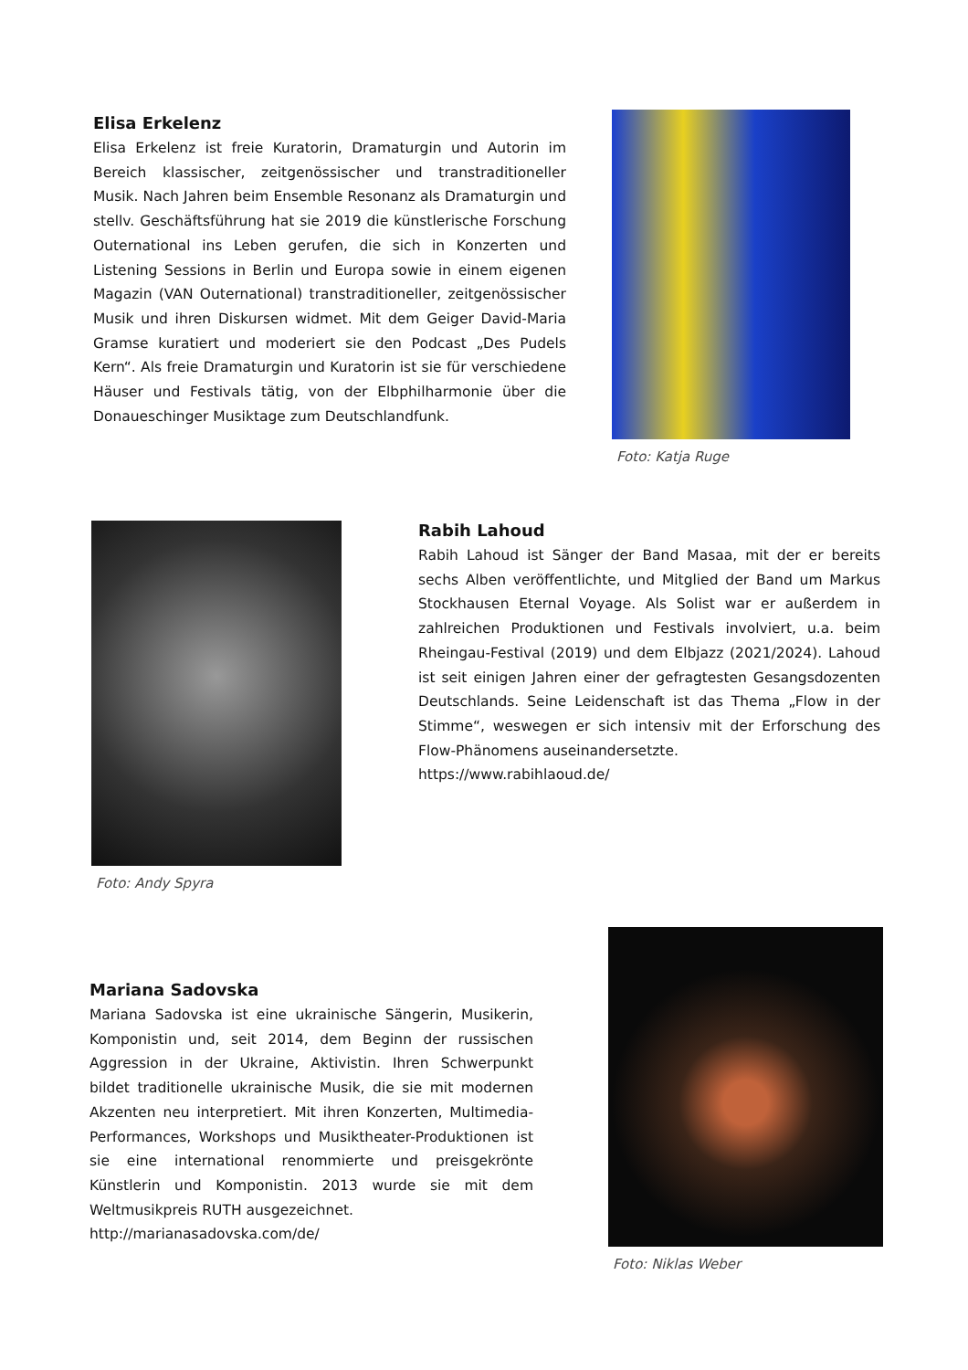Elisa Erkelenz
Elisa Erkelenz ist freie Kuratorin, Dramaturgin und Autorin im Bereich klassischer, zeitgenössischer und transtraditioneller Musik. Nach Jahren beim Ensemble Resonanz als Dramaturgin und stellv. Geschäftsführung hat sie 2019 die künstlerische Forschung Outernational ins Leben gerufen, die sich in Konzerten und Listening Sessions in Berlin und Europa sowie in einem eigenen Magazin (VAN Outernational) transtraditioneller, zeitgenössischer Musik und ihren Diskursen widmet. Mit dem Geiger David-Maria Gramse kuratiert und moderiert sie den Podcast „Des Pudels Kern“. Als freie Dramaturgin und Kuratorin ist sie für verschiedene Häuser und Festivals tätig, von der Elbphilharmonie über die Donaueschinger Musiktage zum Deutschlandfunk.
Foto: Katja Ruge
Foto: Andy Spyra
Rabih Lahoud
Rabih Lahoud ist Sänger der Band Masaa, mit der er bereits sechs Alben veröffentlichte, und Mitglied der Band um Markus Stockhausen Eternal Voyage. Als Solist war er außerdem in zahlreichen Produktionen und Festivals involviert, u.a. beim Rheingau-Festival (2019) und dem Elbjazz (2021/2024). Lahoud ist seit einigen Jahren einer der gefragtesten Gesangsdozenten Deutschlands. Seine Leidenschaft ist das Thema „Flow in der Stimme“, weswegen er sich intensiv mit der Erforschung des Flow-Phänomens auseinandersetzte.
https://www.rabihlaoud.de/
Mariana Sadovska
Mariana Sadovska ist eine ukrainische Sängerin, Musikerin, Komponistin und, seit 2014, dem Beginn der russischen Aggression in der Ukraine, Aktivistin. Ihren Schwerpunkt bildet traditionelle ukrainische Musik, die sie mit modernen Akzenten neu interpretiert. Mit ihren Konzerten, Multimedia-Performances, Workshops und Musiktheater-Produktionen ist sie eine international renommierte und preisgekrönte Künstlerin und Komponistin. 2013 wurde sie mit dem Weltmusikpreis RUTH ausgezeichnet.
http://marianasadovska.com/de/
Foto: Niklas Weber